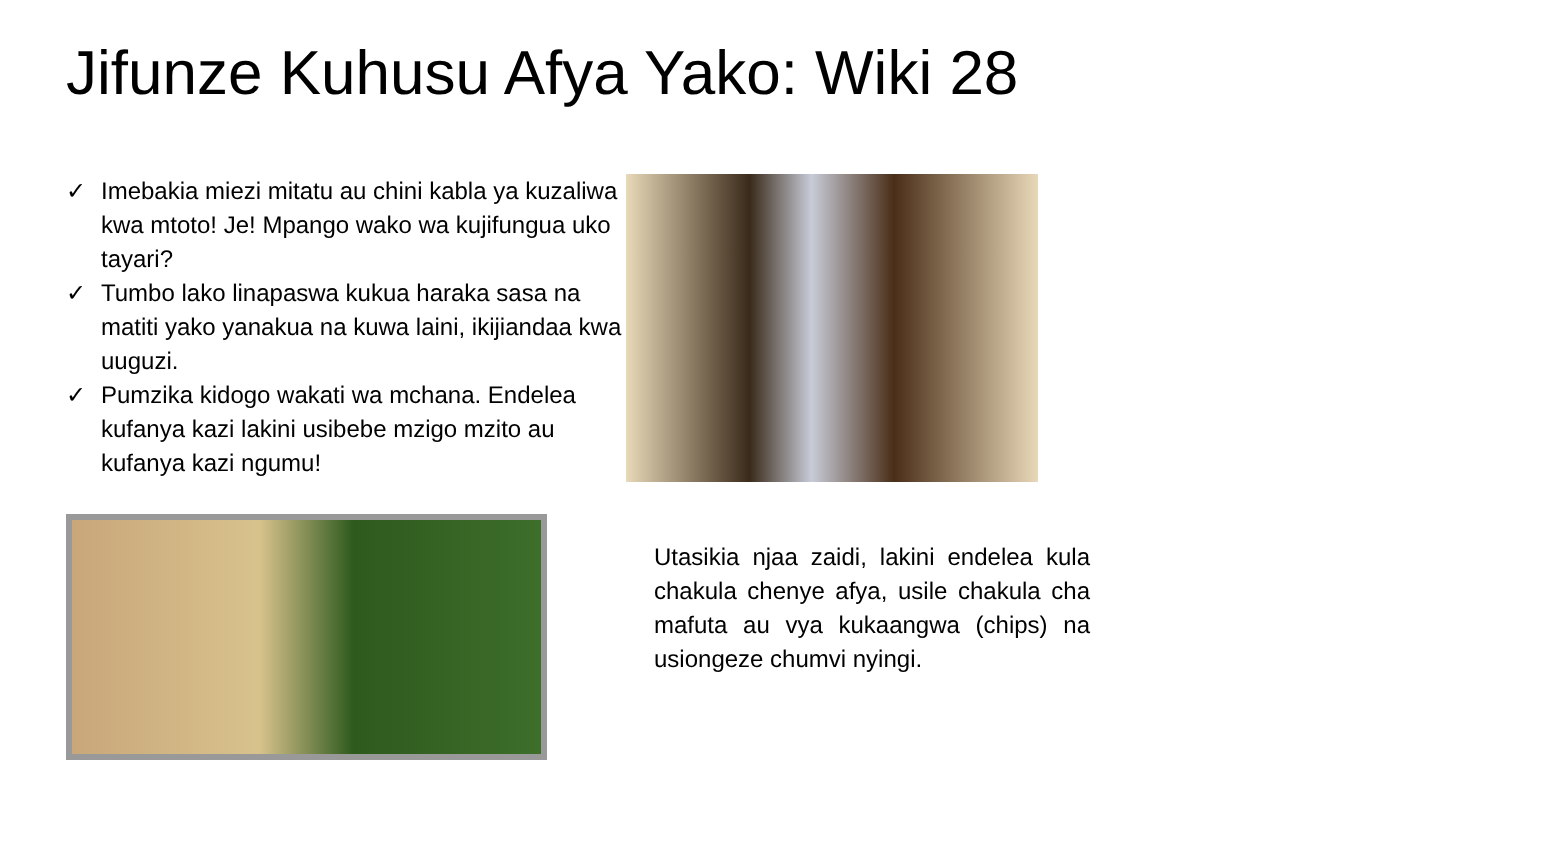Jifunze Kuhusu Afya Yako: Wiki 28
✓ Imebakia miezi mitatu au chini kabla ya kuzaliwa kwa mtoto! Je! Mpango wako wa kujifungua uko tayari?
✓ Tumbo lako linapaswa kukua haraka sasa na matiti yako yanakua na kuwa laini, ikijiandaa kwa uuguzi.
✓ Pumzika kidogo wakati wa mchana. Endelea kufanya kazi lakini usibebe mzigo mzito au kufanya kazi ngumu!
Utasikia njaa zaidi, lakini endelea kula chakula chenye afya, usile chakula cha mafuta au vya kukaangwa (chips) na usiongeze chumvi nyingi.